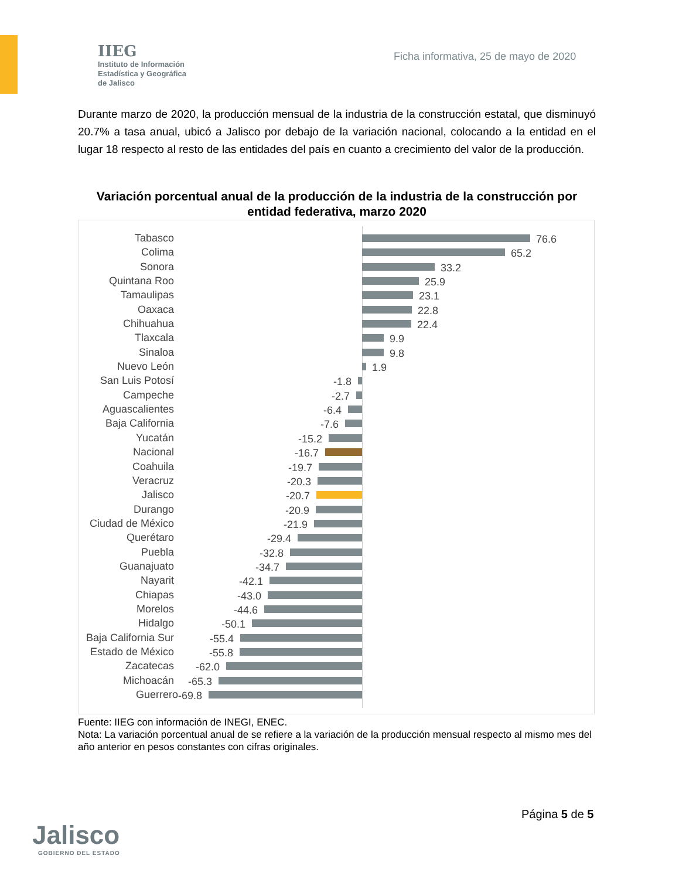IIEG
Instituto de Información
Estadística y Geográfica
de Jalisco
Ficha informativa, 25 de mayo de 2020
Durante marzo de 2020, la producción mensual de la industria de la construcción estatal, que disminuyó 20.7% a tasa anual, ubicó a Jalisco por debajo de la variación nacional, colocando a la entidad en el lugar 18 respecto al resto de las entidades del país en cuanto a crecimiento del valor de la producción.
Variación porcentual anual de la producción de la industria de la construcción por entidad federativa, marzo 2020
Tabasco 76.6
Colima 65.2
Sonora 33.2
Quintana Roo 25.9
Tamaulipas 23.1
Oaxaca 22.8
Chihuahua 22.4
Tlaxcala 9.9
Sinaloa 9.8
Nuevo León 1.9
San Luis Potosí -1.8
Campeche -2.7
Aguascalientes -6.4
Baja California -7.6
Yucatán -15.2
Nacional -16.7
Coahuila -19.7
Veracruz -20.3
Jalisco -20.7
Durango -20.9
Ciudad de México -21.9
Querétaro -29.4
Puebla -32.8
Guanajuato -34.7
Nayarit -42.1
Chiapas -43.0
Morelos -44.6
Hidalgo -50.1
Baja California Sur -55.4
Estado de México -55.8
Zacatecas -62.0
Michoacán -65.3
Guerrero -69.8
Fuente: IIEG con información de INEGI, ENEC.
Nota: La variación porcentual anual de se refiere a la variación de la producción mensual respecto al mismo mes del año anterior en pesos constantes con cifras originales.
Jalisco
GOBIERNO DEL ESTADO
Página 5 de 5